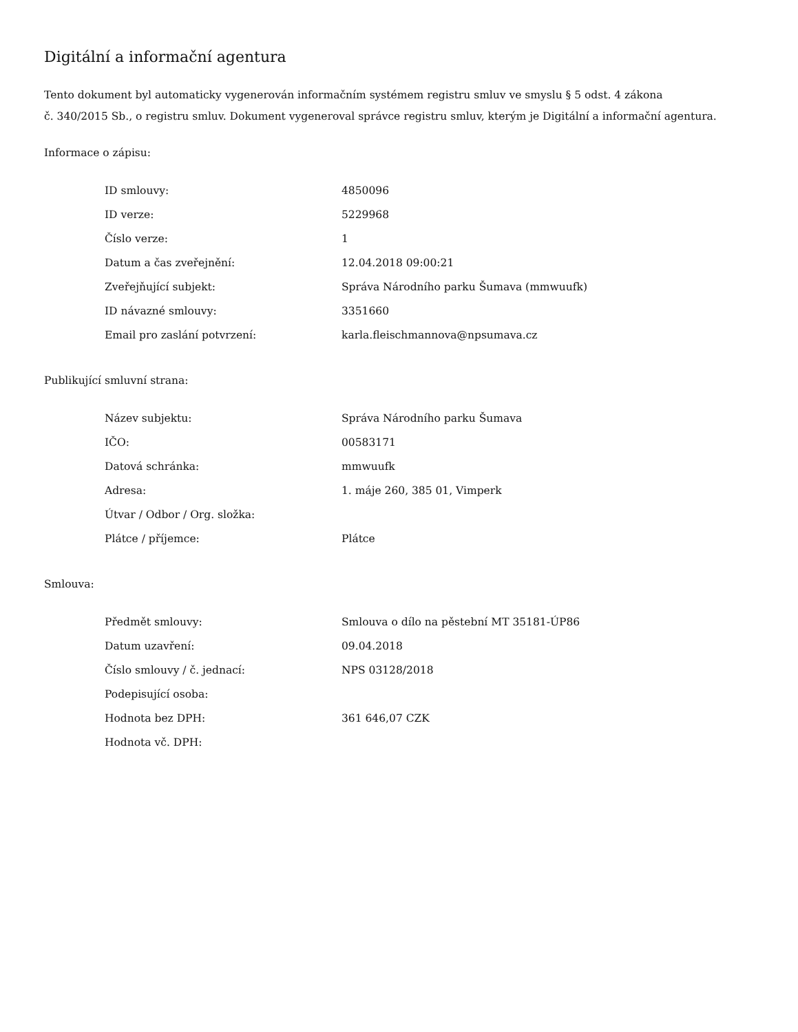Digitální a informační agentura
Tento dokument byl automaticky vygenerován informačním systémem registru smluv ve smyslu § 5 odst. 4 zákona
č. 340/2015 Sb., o registru smluv. Dokument vygeneroval správce registru smluv, kterým je Digitální a informační agentura.
Informace o zápisu:
| ID smlouvy: | 4850096 |
| ID verze: | 5229968 |
| Číslo verze: | 1 |
| Datum a čas zveřejnění: | 12.04.2018 09:00:21 |
| Zveřejňující subjekt: | Správa Národního parku Šumava (mmwuufk) |
| ID návazné smlouvy: | 3351660 |
| Email pro zaslání potvrzení: | karla.fleischmannova@npsumava.cz |
Publikující smluvní strana:
| Název subjektu: | Správa Národního parku Šumava |
| IČO: | 00583171 |
| Datová schránka: | mmwuufk |
| Adresa: | 1. máje 260, 385 01, Vimperk |
| Útvar / Odbor / Org. složka: | |
| Plátce / příjemce: | Plátce |
Smlouva:
| Předmět smlouvy: | Smlouva o dílo na pěstební MT 35181-ÚP86 |
| Datum uzavření: | 09.04.2018 |
| Číslo smlouvy / č. jednací: | NPS 03128/2018 |
| Podepisující osoba: | |
| Hodnota bez DPH: | 361 646,07 CZK |
| Hodnota vč. DPH: | |